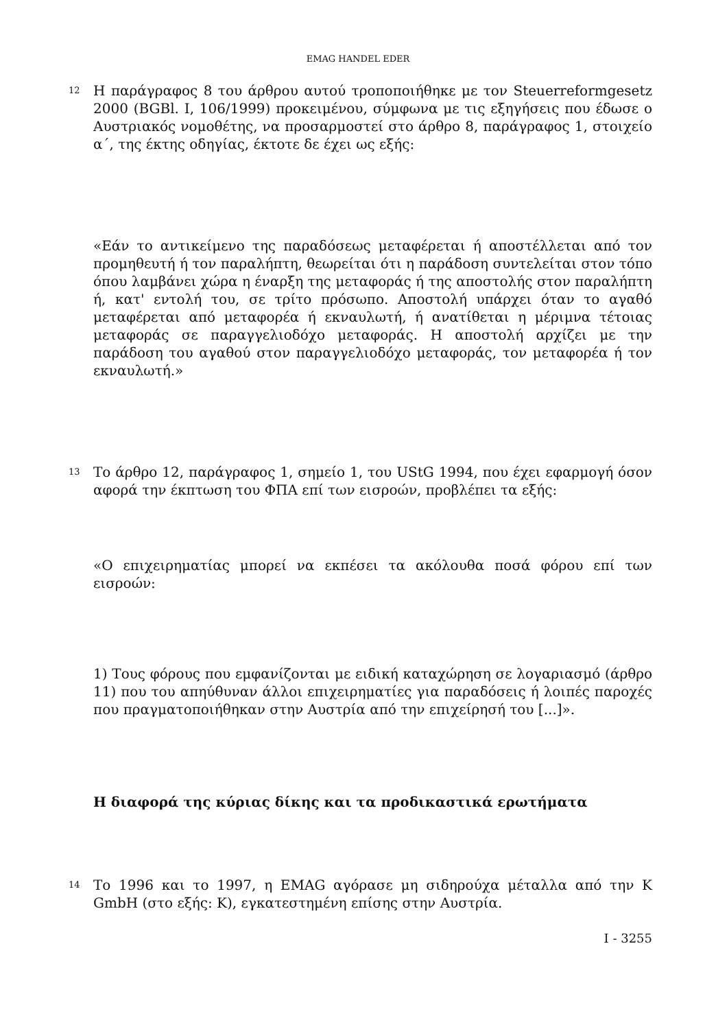EMAG HANDEL EDER
12 Η παράγραφος 8 του άρθρου αυτού τροποποιήθηκε με τον Steuerreformgesetz 2000 (BGBl. I, 106/1999) προκειμένου, σύμφωνα με τις εξηγήσεις που έδωσε ο Αυστριακός νομοθέτης, να προσαρμοστεί στο άρθρο 8, παράγραφος 1, στοιχείο α΄, της έκτης οδηγίας, έκτοτε δε έχει ως εξής:
«Εάν το αντικείμενο της παραδόσεως μεταφέρεται ή αποστέλλεται από τον προμηθευτή ή τον παραλήπτη, θεωρείται ότι η παράδοση συντελείται στον τόπο όπου λαμβάνει χώρα η έναρξη της μεταφοράς ή της αποστολής στον παραλήπτη ή, κατ' εντολή του, σε τρίτο πρόσωπο. Αποστολή υπάρχει όταν το αγαθό μεταφέρεται από μεταφορέα ή εκναυλωτή, ή ανατίθεται η μέριμνα τέτοιας μεταφοράς σε παραγγελιοδόχο μεταφοράς. Η αποστολή αρχίζει με την παράδοση του αγαθού στον παραγγελιοδόχο μεταφοράς, τον μεταφορέα ή τον εκναυλωτή.»
13 Το άρθρο 12, παράγραφος 1, σημείο 1, του UStG 1994, που έχει εφαρμογή όσον αφορά την έκπτωση του ΦΠΑ επί των εισροών, προβλέπει τα εξής:
«Ο επιχειρηματίας μπορεί να εκπέσει τα ακόλουθα ποσά φόρου επί των εισροών:
1) Τους φόρους που εμφανίζονται με ειδική καταχώρηση σε λογαριασμό (άρθρο 11) που του απηύθυναν άλλοι επιχειρηματίες για παραδόσεις ή λοιπές παροχές που πραγματοποιήθηκαν στην Αυστρία από την επιχείρησή του [...]».
Η διαφορά της κύριας δίκης και τα προδικαστικά ερωτήματα
14 Το 1996 και το 1997, η EMAG αγόρασε μη σιδηρούχα μέταλλα από την K GmbH (στο εξής: K), εγκατεστημένη επίσης στην Αυστρία.
I - 3255